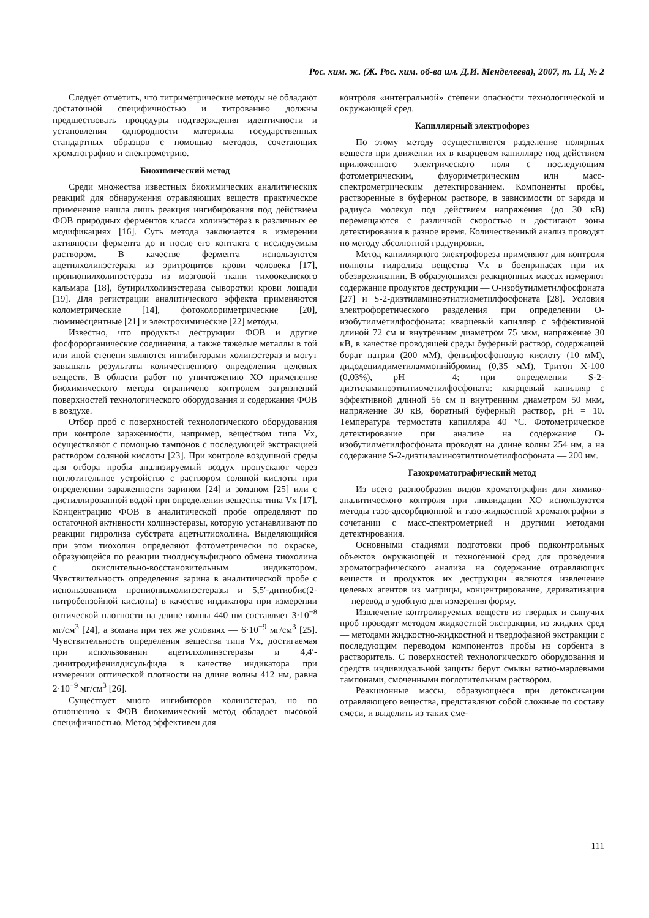Рос. хим. ж. (Ж. Рос. хим. об-ва им. Д.И. Менделеева), 2007, т. LI, № 2
Следует отметить, что титриметрические методы не обладают достаточной специфичностью и титрованию должны предшествовать процедуры подтверждения идентичности и установления однородности материала государственных стандартных образцов с помощью методов, сочетающих хроматографию и спектрометрию.
Биохимический метод
Среди множества известных биохимических аналитических реакций для обнаружения отравляющих веществ практическое применение нашла лишь реакция ингибирования под действием ФОВ природных ферментов класса холинэстераз в различных ее модификациях [16]. Суть метода заключается в измерении активности фермента до и после его контакта с исследуемым раствором. В качестве фермента используются ацетилхолинэстераза из эритроцитов крови человека [17], пропионилхолинэстераза из мозговой ткани тихоокеанского кальмара [18], бутирилхолинэстераза сыворотки крови лошади [19]. Для регистрации аналитического эффекта применяются колометрические [14], фотоколориметрические [20], люминесцентные [21] и электрохимические [22] методы.
Известно, что продукты деструкции ФОВ и другие фосфорорганические соединения, а также тяжелые металлы в той или иной степени являются ингибиторами холинэстераз и могут завышать результаты количественного определения целевых веществ. В области работ по уничтожению ХО применение биохимического метода ограничено контролем загрязнений поверхностей технологического оборудования и содержания ФОВ в воздухе.
Отбор проб с поверхностей технологического оборудования при контроле зараженности, например, веществом типа Vx, осуществляют с помощью тампонов с последующей экстракцией раствором соляной кислоты [23]. При контроле воздушной среды для отбора пробы анализируемый воздух пропускают через поглотительное устройство с раствором соляной кислоты при определении зараженности зарином [24] и зоманом [25] или с дистиллированной водой при определении вещества типа Vx [17]. Концентрацию ФОВ в аналитической пробе определяют по остаточной активности холинэстеразы, которую устанавливают по реакции гидролиза субстрата ацетилтиохолина. Выделяющийся при этом тиохолин определяют фотометрически по окраске, образующейся по реакции тиолдисульфидного обмена тиохолина с окислительно-восстановительным индикатором. Чувствительность определения зарина в аналитической пробе с использованием пропионилхолинэстеразы и 5,5′-дитиобис(2-нитробензойной кислоты) в качестве индикатора при измерении оптической плотности на длине волны 440 нм составляет 3·10<sup>−8</sup> мг/см<sup>3</sup> [24], а зомана при тех же условиях — 6·10<sup>−9</sup> мг/см<sup>3</sup> [25]. Чувствительность определения вещества типа Vx, достигаемая при использовании ацетилхолинэстеразы и 4,4′-динитродифенилдисульфида в качестве индикатора при измерении оптической плотности на длине волны 412 нм, равна 2·10<sup>−9</sup> мг/см<sup>3</sup> [26].
Существует много ингибиторов холинэстераз, но по отношению к ФОВ биохимический метод обладает высокой специфичностью. Метод эффективен для
контроля «интегральной» степени опасности технологической и окружающей сред.
Капиллярный электрофорез
По этому методу осуществляется разделение полярных веществ при движении их в кварцевом капилляре под действием приложенного электрического поля с последующим фотометрическим, флуориметрическим или масс-спектрометрическим детектированием. Компоненты пробы, растворенные в буферном растворе, в зависимости от заряда и радиуса молекул под действием напряжения (до 30 кВ) перемещаются с различной скоростью и достигают зоны детектирования в разное время. Количественный анализ проводят по методу абсолютной градуировки.
Метод капиллярного электрофореза применяют для контроля полноты гидролиза вещества Vx в боеприпасах при их обезвреживании. В образующихся реакционных массах измеряют содержание продуктов деструкции — О-изобутилметилфосфоната [27] и S-2-диэтиламиноэтилтиометилфосфоната [28]. Условия электрофоретического разделения при определении О-изобутилметилфосфоната: кварцевый капилляр с эффективной длиной 72 см и внутренним диаметром 75 мкм, напряжение 30 кВ, в качестве проводящей среды буферный раствор, содержащей борат натрия (200 мМ), фенилфосфоновую кислоту (10 мМ), дидодецилдиметиламмонийбромид (0,35 мМ), Тритон Х-100 (0,03%), pH = 4; при определении S-2-диэтиламиноэтилтиометилфосфоната: кварцевый капилляр с эффективной длиной 56 см и внутренним диаметром 50 мкм, напряжение 30 кВ, боратный буферный раствор, pH = 10. Температура термостата капилляра 40 °С. Фотометрическое детектирование при анализе на содержание О-изобутилметилфосфоната проводят на длине волны 254 нм, а на содержание S-2-диэтиламиноэтилтиометилфосфоната — 200 нм.
Газохроматографический метод
Из всего разнообразия видов хроматографии для химико-аналитического контроля при ликвидации ХО используются методы газо-адсорбционной и газо-жидкостной хроматографии в сочетании с масс-спектрометрией и другими методами детектирования.
Основными стадиями подготовки проб подконтрольных объектов окружающей и техногенной сред для проведения хроматографического анализа на содержание отравляющих веществ и продуктов их деструкции являются извлечение целевых агентов из матрицы, концентрирование, дериватизация — перевод в удобную для измерения форму.
Извлечение контролируемых веществ из твердых и сыпучих проб проводят методом жидкостной экстракции, из жидких сред — методами жидкостно-жидкостной и твердофазной экстракции с последующим переводом компонентов пробы из сорбента в растворитель. С поверхностей технологического оборудования и средств индивидуальной защиты берут смывы ватно-марлевыми тампонами, смоченными поглотительным раствором.
Реакционные массы, образующиеся при детоксикации отравляющего вещества, представляют собой сложные по составу смеси, и выделить из таких сме-
111